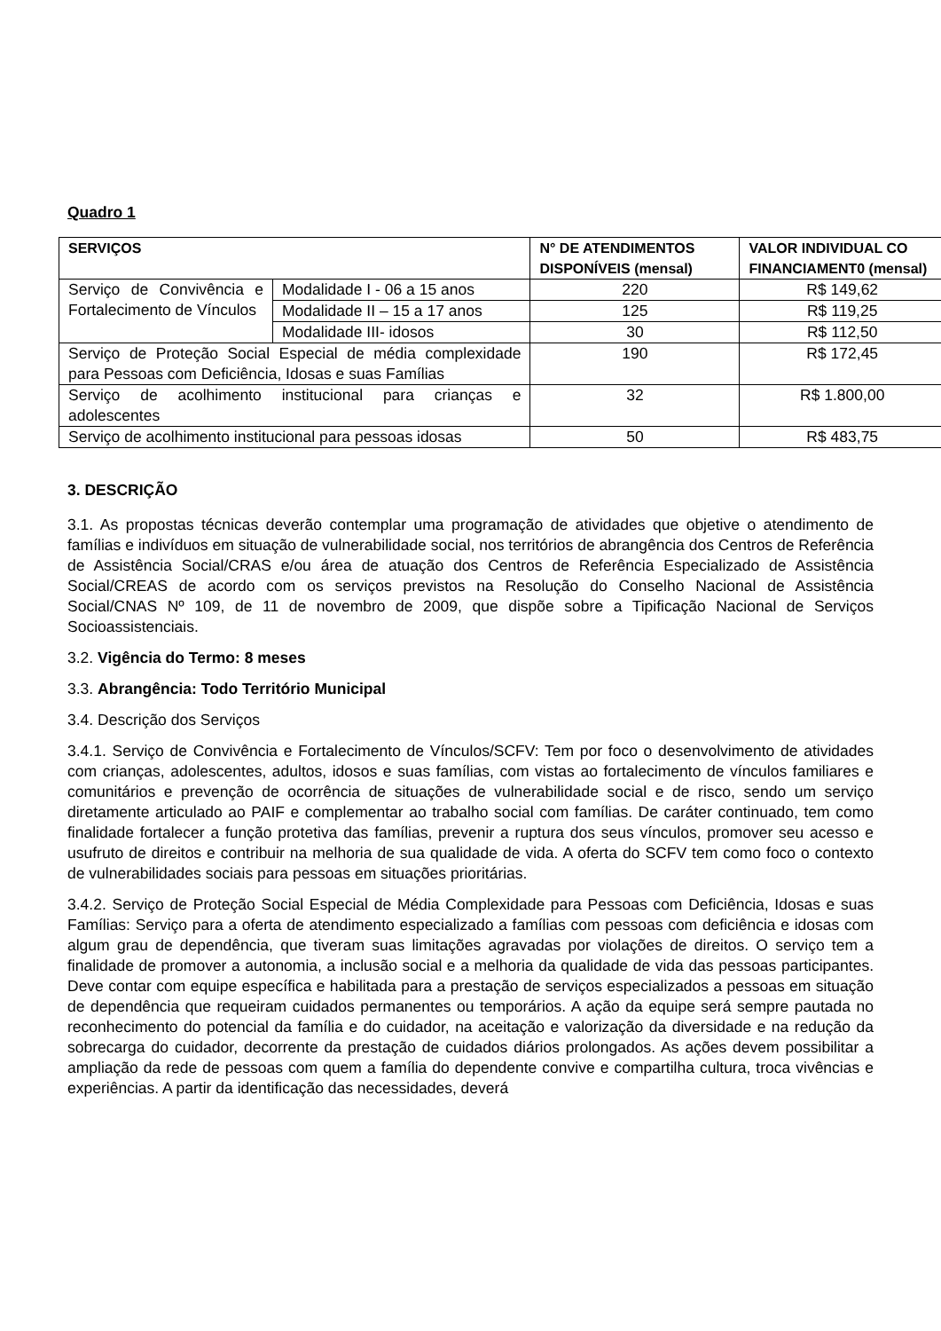Quadro 1
| SERVIÇOS | | N° DE ATENDIMENTOS DISPONÍVEIS (mensal) | VALOR INDIVIDUAL CO FINANCIAMENT0 (mensal) |
| --- | --- | --- | --- |
| Serviço de Convivência e Fortalecimento de Vínculos | Modalidade I - 06 a 15 anos | 220 | R$ 149,62 |
| | Modalidade II – 15 a 17 anos | 125 | R$ 119,25 |
| | Modalidade III- idosos | 30 | R$ 112,50 |
| Serviço de Proteção Social Especial de média complexidade para Pessoas com Deficiência, Idosas e suas Famílias | | 190 | R$ 172,45 |
| Serviço de acolhimento institucional para crianças e adolescentes | | 32 | R$ 1.800,00 |
| Serviço de acolhimento institucional para pessoas idosas | | 50 | R$ 483,75 |
3. DESCRIÇÃO
3.1. As propostas técnicas deverão contemplar uma programação de atividades que objetive o atendimento de famílias e indivíduos em situação de vulnerabilidade social, nos territórios de abrangência dos Centros de Referência de Assistência Social/CRAS e/ou área de atuação dos Centros de Referência Especializado de Assistência Social/CREAS de acordo com os serviços previstos na Resolução do Conselho Nacional de Assistência Social/CNAS Nº 109, de 11 de novembro de 2009, que dispõe sobre a Tipificação Nacional de Serviços Socioassistenciais.
3.2. Vigência do Termo: 8 meses
3.3. Abrangência: Todo Território Municipal
3.4. Descrição dos Serviços
3.4.1. Serviço de Convivência e Fortalecimento de Vínculos/SCFV: Tem por foco o desenvolvimento de atividades com crianças, adolescentes, adultos, idosos e suas famílias, com vistas ao fortalecimento de vínculos familiares e comunitários e prevenção de ocorrência de situações de vulnerabilidade social e de risco, sendo um serviço diretamente articulado ao PAIF e complementar ao trabalho social com famílias. De caráter continuado, tem como finalidade fortalecer a função protetiva das famílias, prevenir a ruptura dos seus vínculos, promover seu acesso e usufruto de direitos e contribuir na melhoria de sua qualidade de vida. A oferta do SCFV tem como foco o contexto de vulnerabilidades sociais para pessoas em situações prioritárias.
3.4.2. Serviço de Proteção Social Especial de Média Complexidade para Pessoas com Deficiência, Idosas e suas Famílias: Serviço para a oferta de atendimento especializado a famílias com pessoas com deficiência e idosas com algum grau de dependência, que tiveram suas limitações agravadas por violações de direitos. O serviço tem a finalidade de promover a autonomia, a inclusão social e a melhoria da qualidade de vida das pessoas participantes. Deve contar com equipe específica e habilitada para a prestação de serviços especializados a pessoas em situação de dependência que requeiram cuidados permanentes ou temporários. A ação da equipe será sempre pautada no reconhecimento do potencial da família e do cuidador, na aceitação e valorização da diversidade e na redução da sobrecarga do cuidador, decorrente da prestação de cuidados diários prolongados. As ações devem possibilitar a ampliação da rede de pessoas com quem a família do dependente convive e compartilha cultura, troca vivências e experiências. A partir da identificação das necessidades, deverá